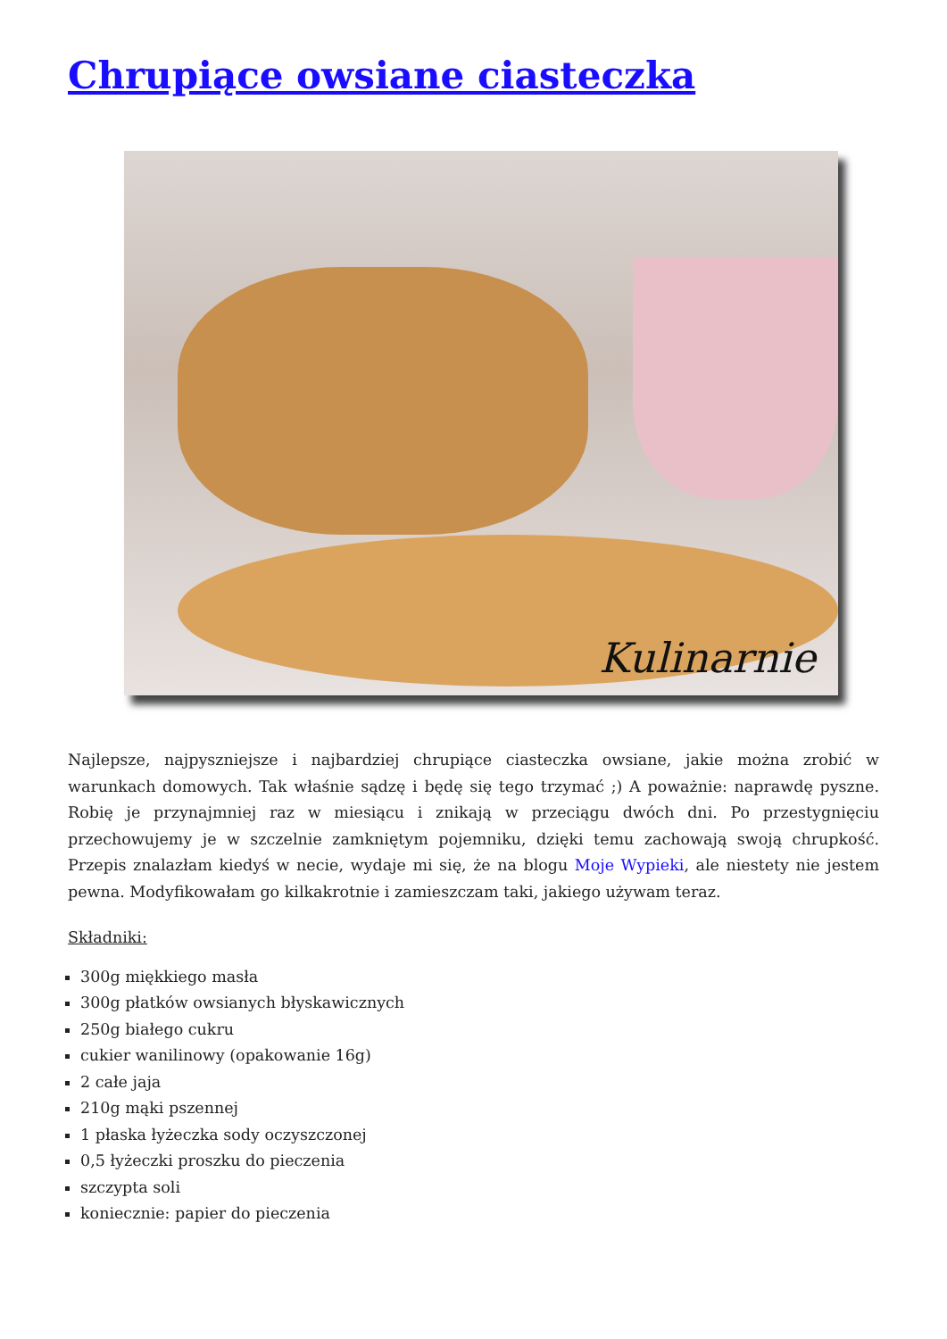Chrupiące owsiane ciasteczka
Kulinarnie
Najlepsze, najpyszniejsze i najbardziej chrupiące ciasteczka owsiane, jakie można zrobić w warunkach domowych. Tak właśnie sądzę i będę się tego trzymać ;) A poważnie: naprawdę pyszne. Robię je przynajmniej raz w miesiącu i znikają w przeciągu dwóch dni. Po przestygnięciu przechowujemy je w szczelnie zamkniętym pojemniku, dzięki temu zachowają swoją chrupkość. Przepis znalazłam kiedyś w necie, wydaje mi się, że na blogu Moje Wypieki, ale niestety nie jestem pewna. Modyfikowałam go kilkakrotnie i zamieszczam taki, jakiego używam teraz.
Składniki:
300g miękkiego masła
300g płatków owsianych błyskawicznych
250g białego cukru
cukier wanilinowy (opakowanie 16g)
2 całe jaja
210g mąki pszennej
1 płaska łyżeczka sody oczyszczonej
0,5 łyżeczki proszku do pieczenia
szczypta soli
koniecznie: papier do pieczenia